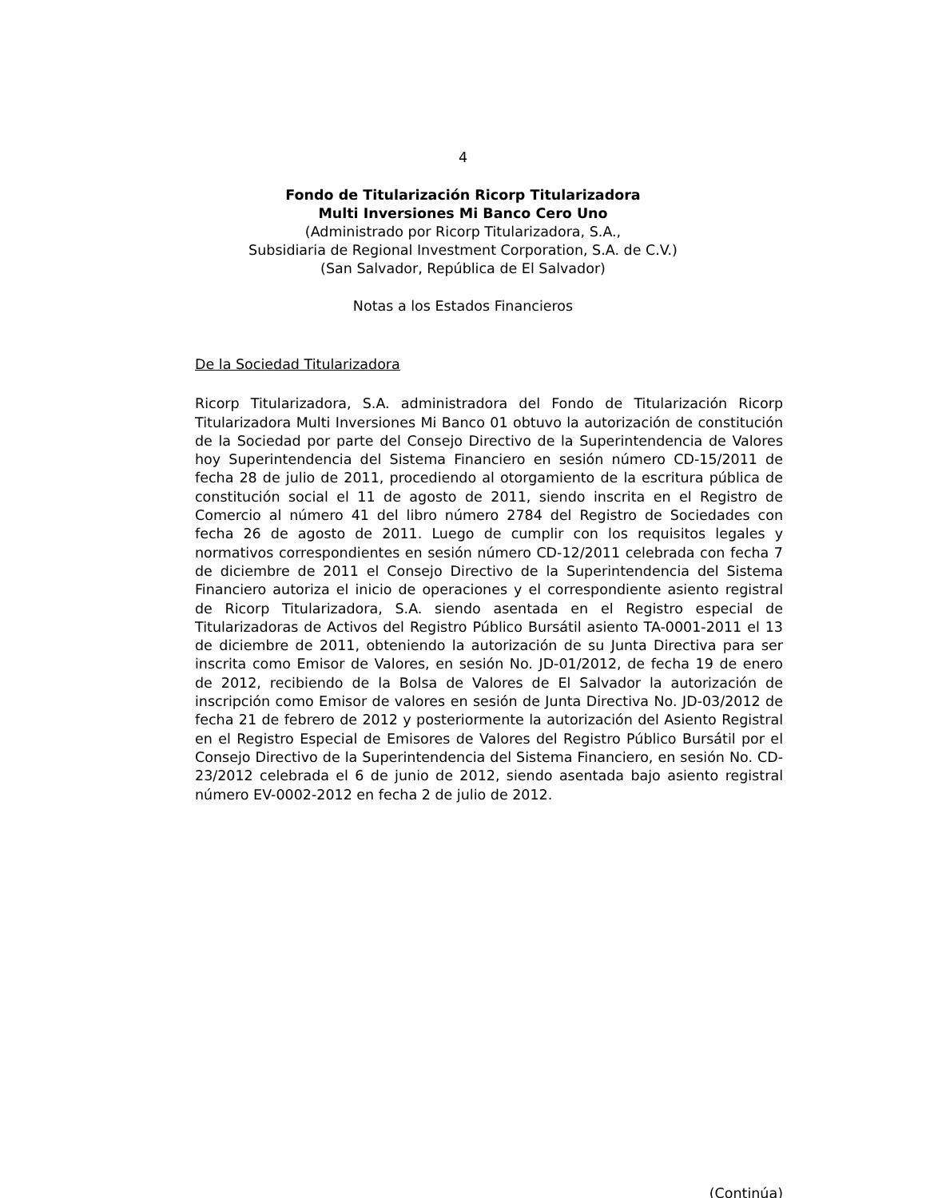4
Fondo de Titularización Ricorp Titularizadora
Multi Inversiones Mi Banco Cero Uno
(Administrado por Ricorp Titularizadora, S.A.,
Subsidiaria de Regional Investment Corporation, S.A. de C.V.)
(San Salvador, República de El Salvador)
Notas a los Estados Financieros
De la Sociedad Titularizadora
Ricorp Titularizadora, S.A. administradora del Fondo de Titularización Ricorp Titularizadora Multi Inversiones Mi Banco 01 obtuvo la autorización de constitución de la Sociedad por parte del Consejo Directivo de la Superintendencia de Valores hoy Superintendencia del Sistema Financiero en sesión número CD-15/2011 de fecha 28 de julio de 2011, procediendo al otorgamiento de la escritura pública de constitución social el 11 de agosto de 2011, siendo inscrita en el Registro de Comercio al número 41 del libro número 2784 del Registro de Sociedades con fecha 26 de agosto de 2011. Luego de cumplir con los requisitos legales y normativos correspondientes en sesión número CD-12/2011 celebrada con fecha 7 de diciembre de 2011 el Consejo Directivo de la Superintendencia del Sistema Financiero autoriza el inicio de operaciones y el correspondiente asiento registral de Ricorp Titularizadora, S.A. siendo asentada en el Registro especial de Titularizadoras de Activos del Registro Público Bursátil asiento TA-0001-2011 el 13 de diciembre de 2011, obteniendo la autorización de su Junta Directiva para ser inscrita como Emisor de Valores, en sesión No. JD-01/2012, de fecha 19 de enero de 2012, recibiendo de la Bolsa de Valores de El Salvador la autorización de inscripción como Emisor de valores en sesión de Junta Directiva No. JD-03/2012 de fecha 21 de febrero de 2012 y posteriormente la autorización del Asiento Registral en el Registro Especial de Emisores de Valores del Registro Público Bursátil por el Consejo Directivo de la Superintendencia del Sistema Financiero, en sesión No. CD-23/2012 celebrada el 6 de junio de 2012, siendo asentada bajo asiento registral número EV-0002-2012 en fecha 2 de julio de 2012.
(Continúa)